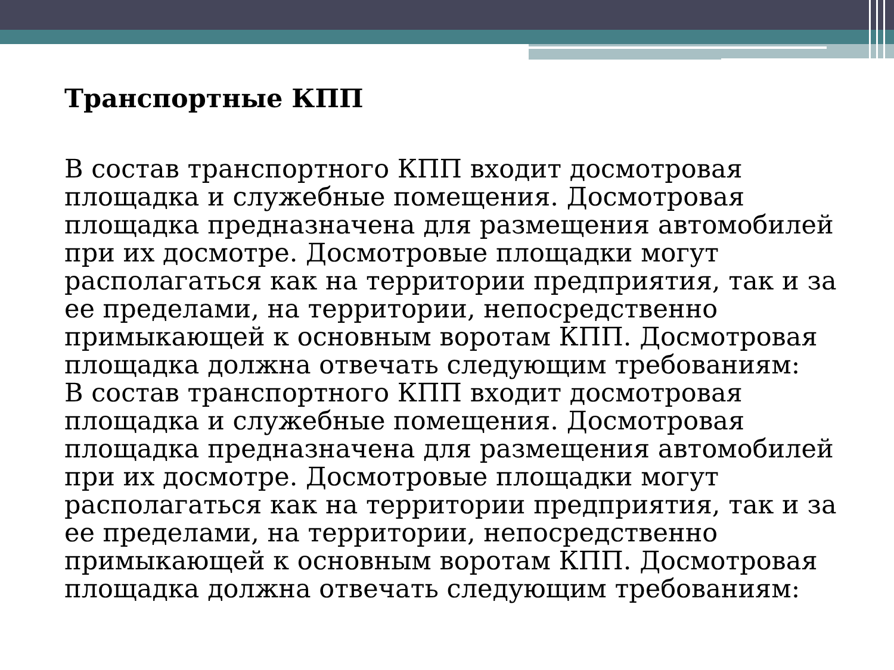Транспортные КПП
В состав транспортного КПП входит досмотровая площадка и служебные помещения. Досмотровая площадка предназначена для размещения автомобилей при их досмотре. Досмотровые площадки могут располагаться как на территории предприятия, так и за ее пределами, на территории, непосредственно примыкающей к основным воротам КПП. Досмотровая площадка должна отвечать следующим требованиям:
В состав транспортного КПП входит досмотровая площадка и служебные помещения. Досмотровая площадка предназначена для размещения автомобилей при их досмотре. Досмотровые площадки могут располагаться как на территории предприятия, так и за ее пределами, на территории, непосредственно примыкающей к основным воротам КПП. Досмотровая площадка должна отвечать следующим требованиям: